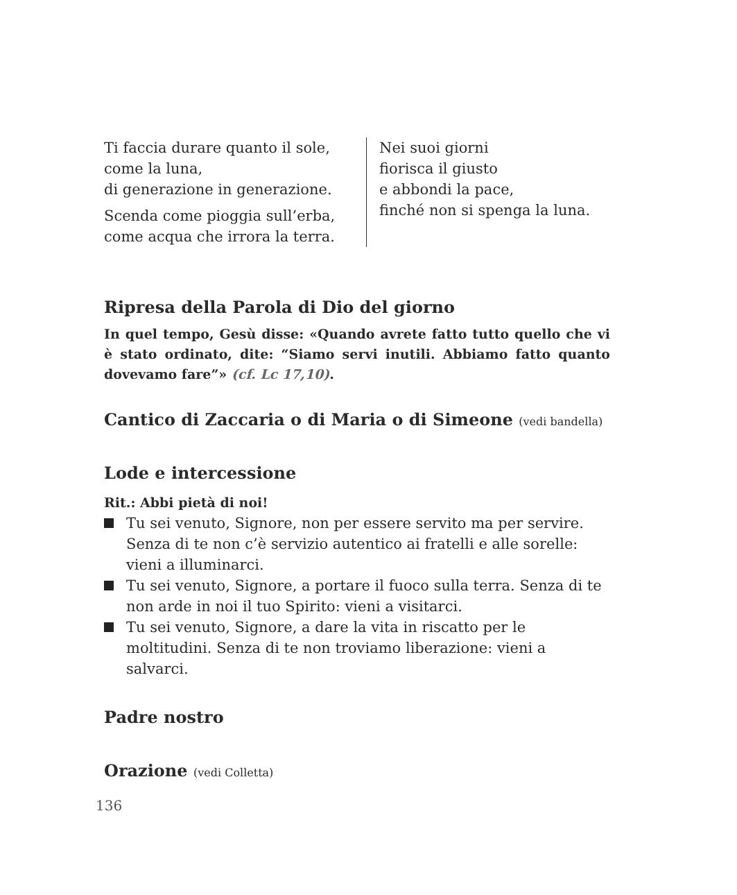Ti faccia durare quanto il sole,
come la luna,
di generazione in generazione.
Scenda come pioggia sull’erba,
come acqua che irrora la terra.
Nei suoi giorni
fiorisca il giusto
e abbondi la pace,
finché non si spenga la luna.
Ripresa della Parola di Dio del giorno
In quel tempo, Gesù disse: «Quando avrete fatto tutto quello che vi è stato ordinato, dite: “Siamo servi inutili. Abbiamo fatto quanto dovevamo fare”» (cf. Lc 17,10).
Cantico di Zaccaria o di Maria o di Simeone (vedi bandella)
Lode e intercessione
Rit.: Abbi pietà di noi!
Tu sei venuto, Signore, non per essere servito ma per servire. Senza di te non c’è servizio autentico ai fratelli e alle sorelle: vieni a illuminarci.
Tu sei venuto, Signore, a portare il fuoco sulla terra. Senza di te non arde in noi il tuo Spirito: vieni a visitarci.
Tu sei venuto, Signore, a dare la vita in riscatto per le moltitudini. Senza di te non troviamo liberazione: vieni a salvarci.
Padre nostro
Orazione (vedi Colletta)
136